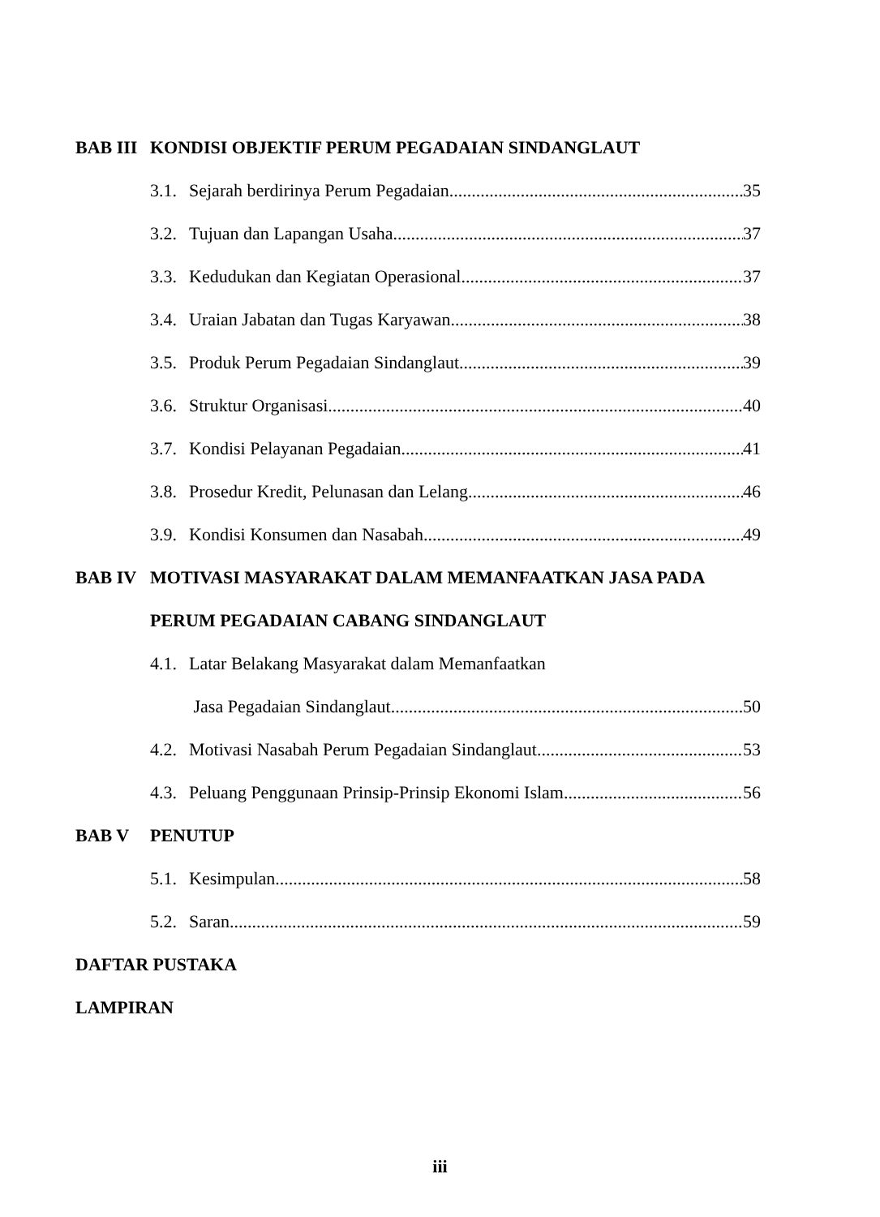BAB III KONDISI OBJEKTIF PERUM PEGADAIAN SINDANGLAUT
3.1. Sejarah berdirinya Perum Pegadaian 35
3.2. Tujuan dan Lapangan Usaha 37
3.3. Kedudukan dan Kegiatan Operasional 37
3.4. Uraian Jabatan dan Tugas Karyawan 38
3.5. Produk Perum Pegadaian Sindanglaut 39
3.6. Struktur Organisasi 40
3.7. Kondisi Pelayanan Pegadaian 41
3.8. Prosedur Kredit, Pelunasan dan Lelang 46
3.9. Kondisi Konsumen dan Nasabah 49
BAB IV MOTIVASI MASYARAKAT DALAM MEMANFAATKAN JASA PADA
PERUM PEGADAIAN CABANG SINDANGLAUT
4.1. Latar Belakang Masyarakat dalam Memanfaatkan
Jasa Pegadaian Sindanglaut 50
4.2. Motivasi Nasabah Perum Pegadaian Sindanglaut 53
4.3. Peluang Penggunaan Prinsip-Prinsip Ekonomi Islam 56
BAB V PENUTUP
5.1. Kesimpulan 58
5.2. Saran 59
DAFTAR PUSTAKA
LAMPIRAN
iii